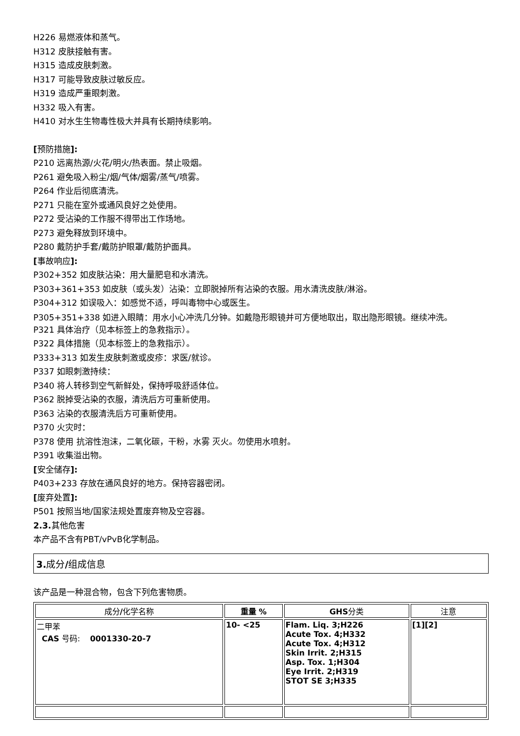H226 易燃液体和蒸气。
H312 皮肤接触有害。
H315 造成皮肤刺激。
H317 可能导致皮肤过敏反应。
H319 造成严重眼刺激。
H332 吸入有害。
H410 对水生生物毒性极大并具有长期持续影响。
[预防措施]:
P210 远离热源/火花/明火/热表面。禁止吸烟。
P261 避免吸入粉尘/烟/气体/烟雾/蒸气/喷雾。
P264 作业后彻底清洗。
P271 只能在室外或通风良好之处使用。
P272 受沾染的工作服不得带出工作场地。
P273 避免释放到环境中。
P280 戴防护手套/戴防护眼罩/戴防护面具。
[事故响应]:
P302+352 如皮肤沾染：用大量肥皂和水清洗。
P303+361+353 如皮肤（或头发）沾染：立即脱掉所有沾染的衣服。用水清洗皮肤/淋浴。
P304+312 如误吸入：如感觉不适，呼叫毒物中心或医生。
P305+351+338 如进入眼睛：用水小心冲洗几分钟。如戴隐形眼镜并可方便地取出，取出隐形眼镜。继续冲洗。
P321 具体治疗（见本标签上的急救指示）。
P322 具体措施（见本标签上的急救指示）。
P333+313 如发生皮肤刺激或皮疹：求医/就诊。
P337 如眼刺激持续：
P340 将人转移到空气新鲜处，保持呼吸舒适体位。
P362 脱掉受沾染的衣服，清洗后方可重新使用。
P363 沾染的衣服清洗后方可重新使用。
P370 火灾时：
P378 使用 抗溶性泡沫，二氧化碳，干粉，水雾 灭火。勿使用水喷射。
P391 收集溢出物。
[安全储存]:
P403+233 存放在通风良好的地方。保持容器密闭。
[废弃处置]:
P501 按照当地/国家法规处置废弃物及空容器。
2.3. 其他危害
本产品不含有PBT/vPvB化学制品。
3. 成分/组成信息
该产品是一种混合物，包含下列危害物质。
| 成分 / 化学名称 | 重量 % | GHS 分类 | 注意 |
| --- | --- | --- | --- |
| 二甲苯 CAS 号码: 0001330-20-7 | 10- <25 | Flam. Liq. 3;H226 Acute Tox. 4;H332 Acute Tox. 4;H312 Skin Irrit. 2;H315 Asp. Tox. 1;H304 Eye Irrit. 2;H319 STOT SE 3;H335 | [1][2] |